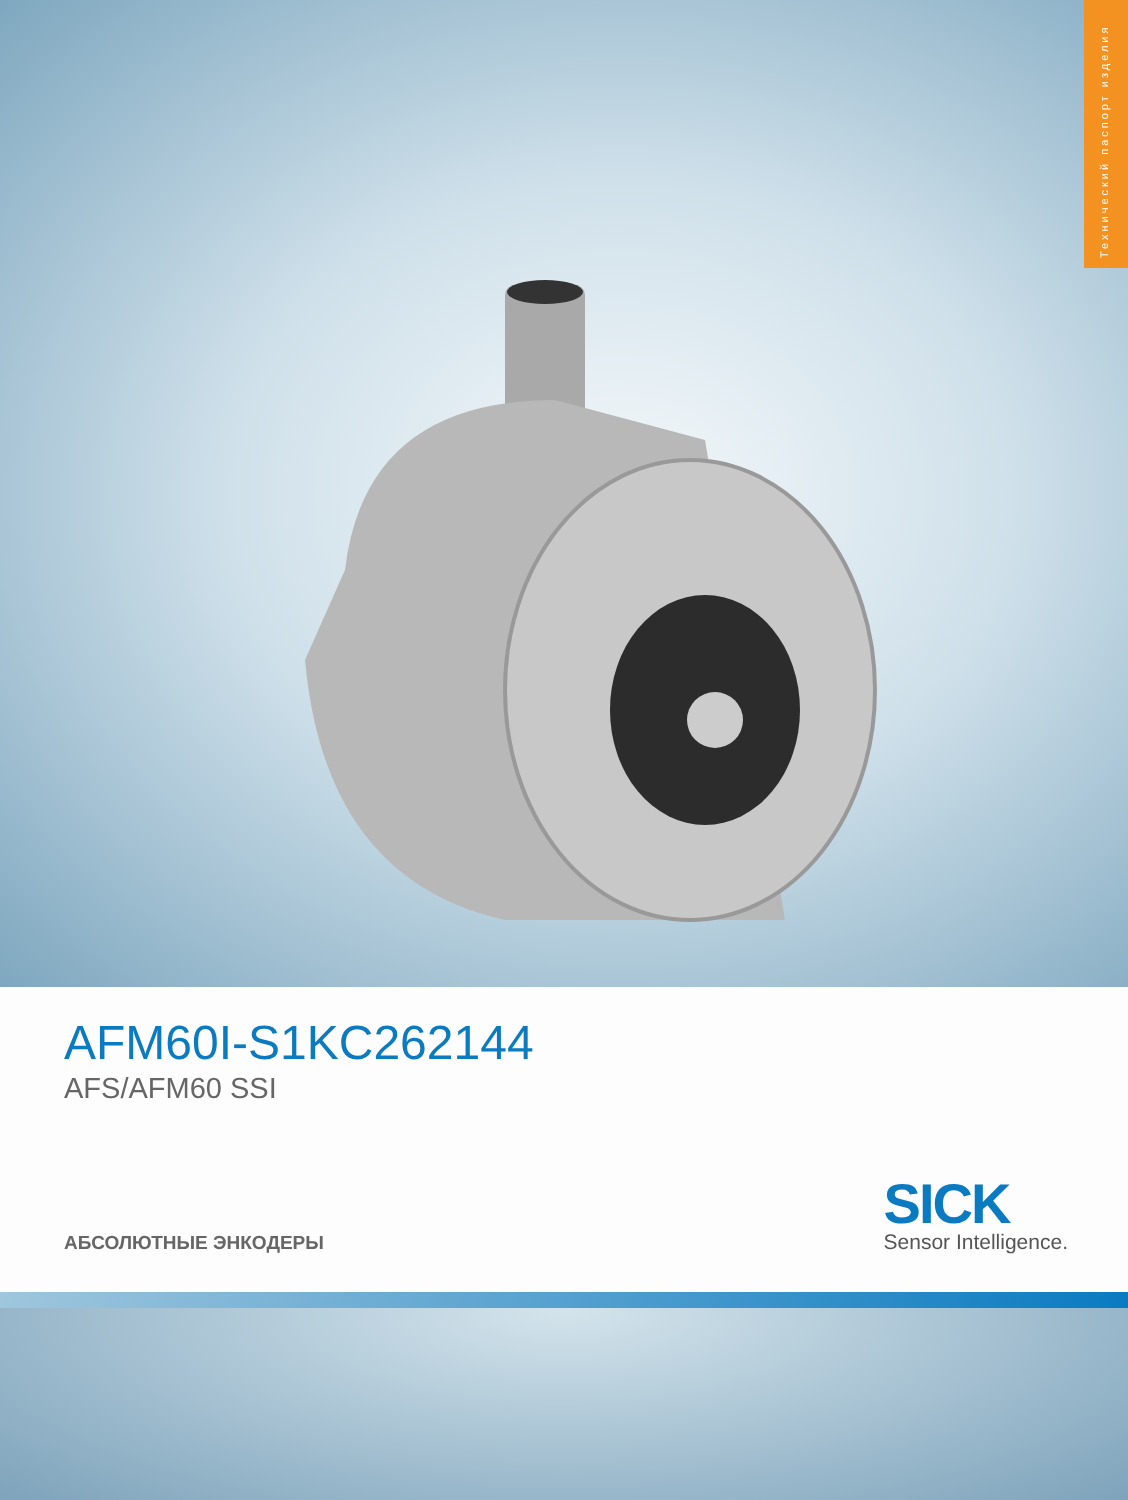Технический паспорт изделия
AFM60I-S1KC262144
AFS/AFM60 SSI
АБСОЛЮТНЫЕ ЭНКОДЕРЫ
SICK
Sensor Intelligence.